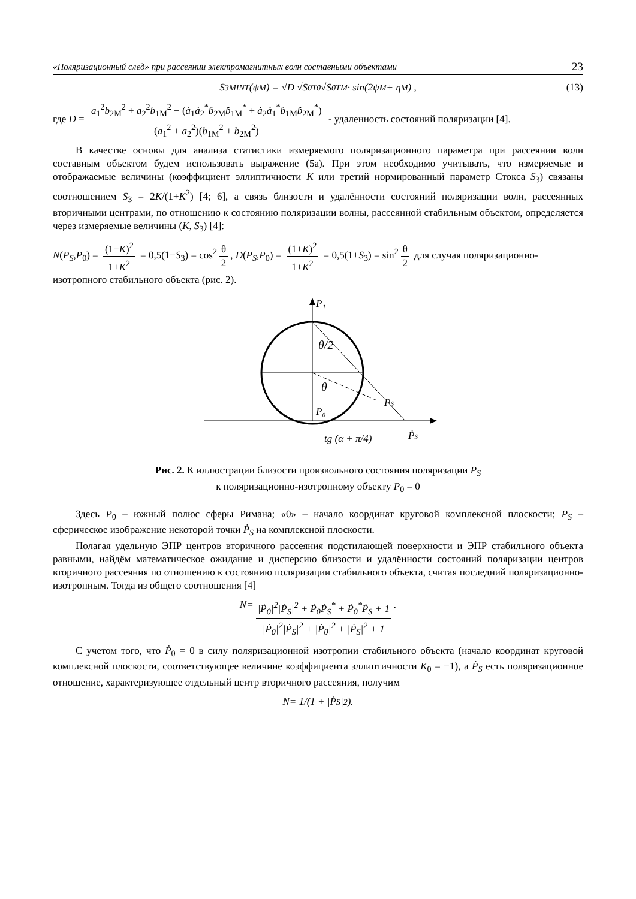«Поляризационный след» при рассеянии электромагнитных волн составными объектами 23
S<sub>3M</sub><sup>INT</sup>(ψ<sub>M</sub>) = √D √S<sub>0</sub><sup>T0</sup> √S<sub>0</sub><sup>TM</sup> · sin(2ψ<sub>M</sub> + η<sub>M</sub>) , (13)
где D = a<sub>1</sub><sup>2</sup>b<sub>2M</sub><sup>2</sup> + a<sub>2</sub><sup>2</sup>b<sub>1M</sub><sup>2</sup> − (ȧ<sub>1</sub>ȧ<sub>2</sub><sup>*</sup>ḃ<sub>2M</sub>ḃ<sub>1M</sub><sup>*</sup> + ȧ<sub>2</sub>ȧ<sub>1</sub><sup>*</sup>ḃ<sub>1M</sub>ḃ<sub>2M</sub><sup>*</sup>) (a<sub>1</sub><sup>2</sup> + a<sub>2</sub><sup>2</sup>)(b<sub>1M</sub><sup>2</sup> + b<sub>2M</sub><sup>2</sup>) - удаленность состояний поляризации [4].
В качестве основы для анализа статистики измеряемого поляризационного параметра при рассеянии волн составным объектом будем использовать выражение (5а). При этом необходимо учитывать, что измеряемые и отображаемые величины (коэффициент эллиптичности K или третий нормированный параметр Стокса S<sub>3</sub>) связаны соотношением S<sub>3</sub> = 2K/(1+K<sup>2</sup>) [4; 6], а связь близости и удалённости состояний поляризации волн, рассеянных вторичными центрами, по отношению к состоянию поляризации волны, рассеянной стабильным объектом, определяется через измеряемые величины (K, S<sub>3</sub>) [4]:
N(P<sub>S</sub>,P<sub>0</sub>) = (1−K)<sup>2</sup> 1+K<sup>2</sup> = 0,5(1−S<sub>3</sub>) = cos<sup>2</sup> θ 2, D(P<sub>S</sub>,P<sub>0</sub>) = (1+K)<sup>2</sup> 1+K<sup>2</sup> = 0,5(1+S<sub>3</sub>) = sin<sup>2</sup> θ 2 для случая поляризационно-изотропного стабильного объекта (рис. 2).
P₁
θ/2
θ
PS
P₀
ṖS
tg (α + π/4)
Рис. 2. К иллюстрации близости произвольного состояния поляризации P<sub>S</sub>
к поляризационно-изотропному объекту P<sub>0</sub> = 0
Здесь P<sub>0</sub> – южный полюс сферы Римана; «0» – начало координат круговой комплексной плоскости; P<sub>S</sub> – сферическое изображение некоторой точки Ṗ<sub>S</sub> на комплексной плоскости.
Полагая удельную ЭПР центров вторичного рассеяния подстилающей поверхности и ЭПР стабильного объекта равными, найдём математическое ожидание и дисперсию близости и удалённости состояний поляризации центров вторичного рассеяния по отношению к состоянию поляризации стабильного объекта, считая последний поляризационно-изотропным. Тогда из общего соотношения [4]
N = |Ṗ<sub>0</sub>|<sup>2</sup>|Ṗ<sub>S</sub>|<sup>2</sup> + Ṗ<sub>0</sub>Ṗ<sub>S</sub><sup>*</sup> + Ṗ<sub>0</sub><sup>*</sup>Ṗ<sub>S</sub> + 1 |Ṗ<sub>0</sub>|<sup>2</sup>|Ṗ<sub>S</sub>|<sup>2</sup> + |Ṗ<sub>0</sub>|<sup>2</sup> + |Ṗ<sub>S</sub>|<sup>2</sup> + 1.
С учетом того, что Ṗ<sub>0</sub> = 0 в силу поляризационной изотропии стабильного объекта (начало координат круговой комплексной плоскости, соответствующее величине коэффициента эллиптичности K<sub>0</sub> = −1), а Ṗ<sub>S</sub> есть поляризационное отношение, характеризующее отдельный центр вторичного рассеяния, получим
N = 1/(1 + |Ṗ<sub>S</sub>|<sup>2</sup>).